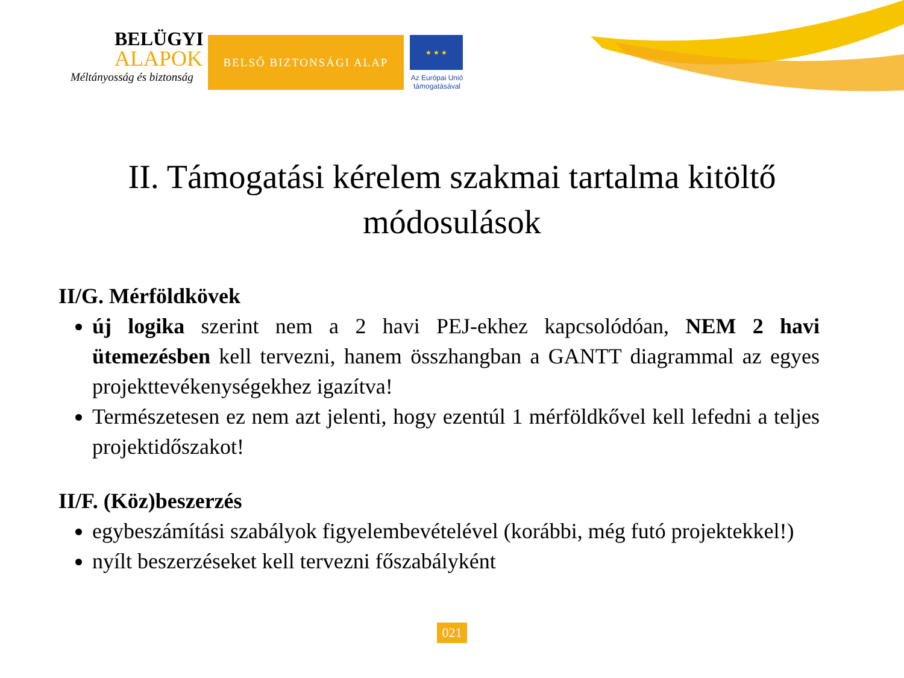BELÜGYI
ALAPOK
Méltányosság és biztonság
BELSŐ BIZTONSÁGI ALAP
★ ★ ★
Az Európai Unió támogatásával
II. Támogatási kérelem szakmai tartalma kitöltő módosulások
II/G. Mérföldkövek
új logika szerint nem a 2 havi PEJ-ekhez kapcsolódóan, NEM 2 havi ütemezésben kell tervezni, hanem összhangban a GANTT diagrammal az egyes projekttevékenységekhez igazítva!
Természetesen ez nem azt jelenti, hogy ezentúl 1 mérföldkővel kell lefedni a teljes projektidőszakot!
II/F. (Köz)beszerzés
egybeszámítási szabályok figyelembevételével (korábbi, még futó projektekkel!)
nyílt beszerzéseket kell tervezni főszabályként
021